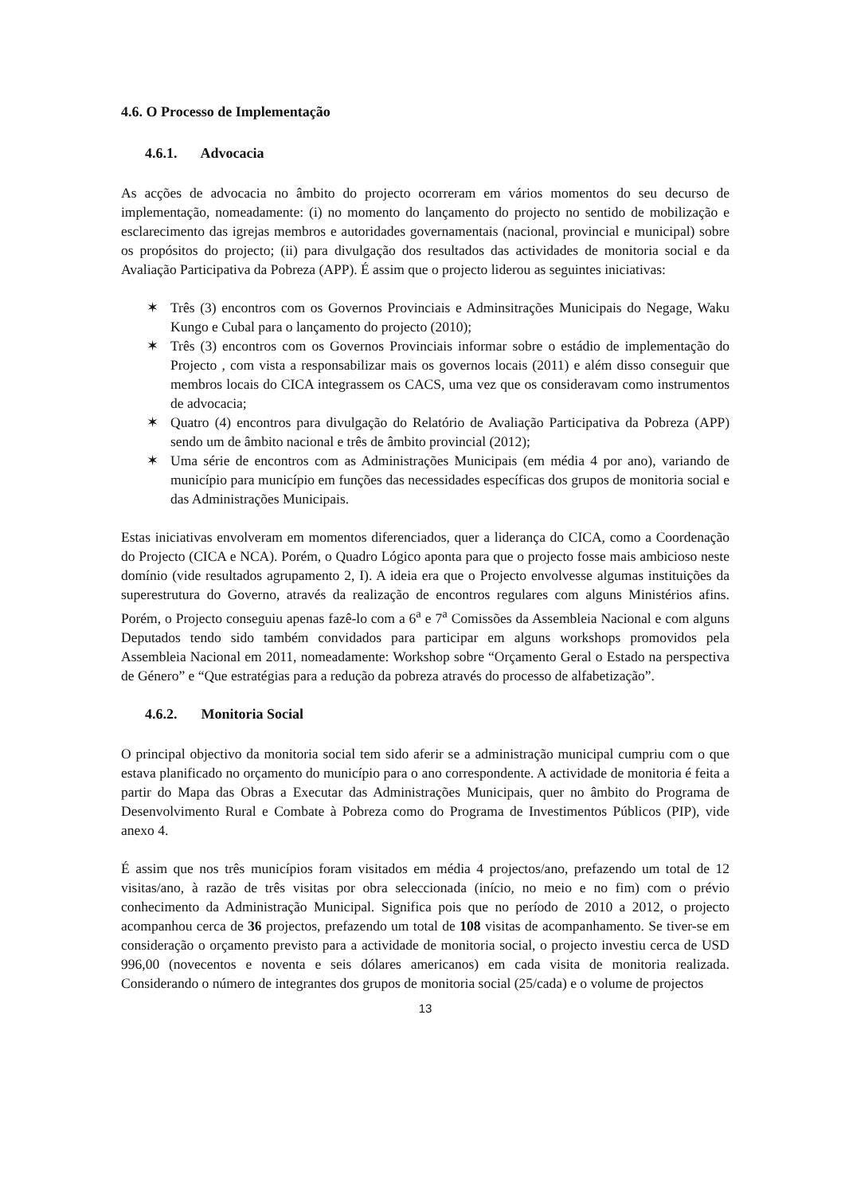4.6. O Processo de Implementação
4.6.1. Advocacia
As acções de advocacia no âmbito do projecto ocorreram em vários momentos do seu decurso de implementação, nomeadamente: (i) no momento do lançamento do projecto no sentido de mobilização e esclarecimento das igrejas membros e autoridades governamentais (nacional, provincial e municipal) sobre os propósitos do projecto; (ii) para divulgação dos resultados das actividades de monitoria social e da Avaliação Participativa da Pobreza (APP). É assim que o projecto liderou as seguintes iniciativas:
✶ Três (3) encontros com os Governos Provinciais e Adminsitrações Municipais do Negage, Waku Kungo e Cubal para o lançamento do projecto (2010);
✶ Três (3) encontros com os Governos Provinciais informar sobre o estádio de implementação do Projecto , com vista a responsabilizar mais os governos locais (2011) e além disso conseguir que membros locais do CICA integrassem os CACS, uma vez que os consideravam como instrumentos de advocacia;
✶ Quatro (4) encontros para divulgação do Relatório de Avaliação Participativa da Pobreza (APP) sendo um de âmbito nacional e três de âmbito provincial (2012);
✶ Uma série de encontros com as Administrações Municipais (em média 4 por ano), variando de município para município em funções das necessidades específicas dos grupos de monitoria social e das Administrações Municipais.
Estas iniciativas envolveram em momentos diferenciados, quer a liderança do CICA, como a Coordenação do Projecto (CICA e NCA). Porém, o Quadro Lógico aponta para que o projecto fosse mais ambicioso neste domínio (vide resultados agrupamento 2, I). A ideia era que o Projecto envolvesse algumas instituições da superestrutura do Governo, através da realização de encontros regulares com alguns Ministérios afins. Porém, o Projecto conseguiu apenas fazê-lo com a 6<sup>a</sup> e 7<sup>a</sup> Comissões da Assembleia Nacional e com alguns Deputados tendo sido também convidados para participar em alguns workshops promovidos pela Assembleia Nacional em 2011, nomeadamente: Workshop sobre “Orçamento Geral o Estado na perspectiva de Género” e “Que estratégias para a redução da pobreza através do processo de alfabetização”.
4.6.2. Monitoria Social
O principal objectivo da monitoria social tem sido aferir se a administração municipal cumpriu com o que estava planificado no orçamento do município para o ano correspondente. A actividade de monitoria é feita a partir do Mapa das Obras a Executar das Administrações Municipais, quer no âmbito do Programa de Desenvolvimento Rural e Combate à Pobreza como do Programa de Investimentos Públicos (PIP), vide anexo 4.
É assim que nos três municípios foram visitados em média 4 projectos/ano, prefazendo um total de 12 visitas/ano, à razão de três visitas por obra seleccionada (início, no meio e no fim) com o prévio conhecimento da Administração Municipal. Significa pois que no período de 2010 a 2012, o projecto acompanhou cerca de 36 projectos, prefazendo um total de 108 visitas de acompanhamento. Se tiver-se em consideração o orçamento previsto para a actividade de monitoria social, o projecto investiu cerca de USD 996,00 (novecentos e noventa e seis dólares americanos) em cada visita de monitoria realizada. Considerando o número de integrantes dos grupos de monitoria social (25/cada) e o volume de projectos
13